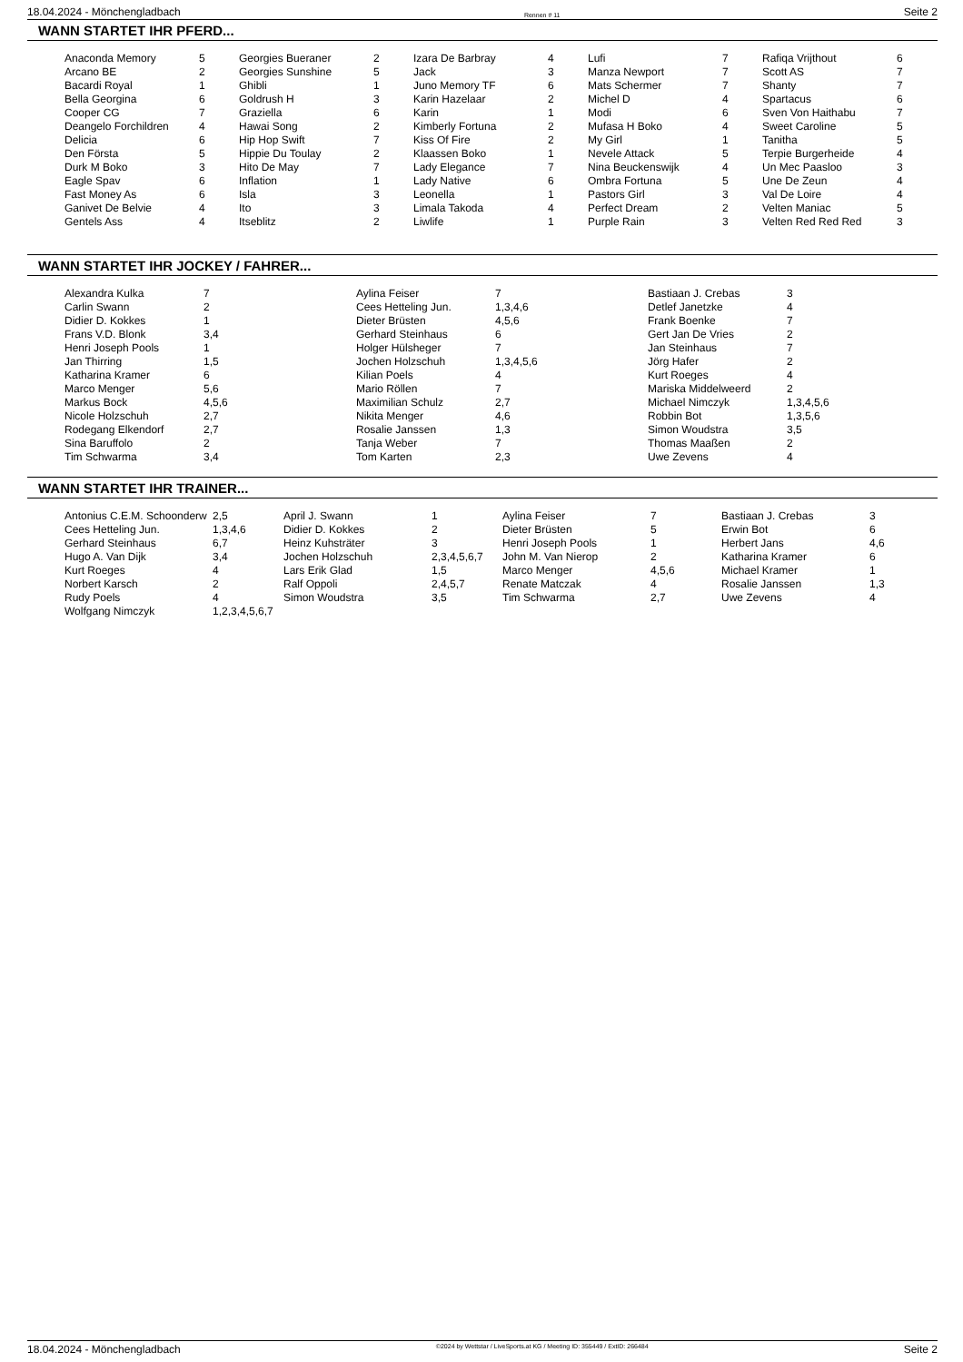18.04.2024 - Mönchengladbach Rennen # 11 Seite 2
WANN STARTET IHR PFERD...
| Anaconda Memory | 5 | Georgies Bueraner | 2 | Izara De Barbray | 4 | Lufi | 7 | Rafiqa Vrijthout | 6 |
| Arcano BE | 2 | Georgies Sunshine | 5 | Jack | 3 | Manza Newport | 7 | Scott AS | 7 |
| Bacardi Royal | 1 | Ghibli | 1 | Juno Memory TF | 6 | Mats Schermer | 7 | Shanty | 7 |
| Bella Georgina | 6 | Goldrush H | 3 | Karin Hazelaar | 2 | Michel D | 4 | Spartacus | 6 |
| Cooper CG | 7 | Graziella | 6 | Karin | 1 | Modi | 6 | Sven Von Haithabu | 7 |
| Deangelo Forchildren | 4 | Hawai Song | 2 | Kimberly Fortuna | 2 | Mufasa H Boko | 4 | Sweet Caroline | 5 |
| Delicia | 6 | Hip Hop Swift | 7 | Kiss Of Fire | 2 | My Girl | 1 | Tanitha | 5 |
| Den Första | 5 | Hippie Du Toulay | 2 | Klaassen Boko | 1 | Nevele Attack | 5 | Terpie Burgerheide | 4 |
| Durk M Boko | 3 | Hito De May | 7 | Lady Elegance | 7 | Nina Beuckenswijk | 4 | Un Mec Paasloo | 3 |
| Eagle Spav | 6 | Inflation | 1 | Lady Native | 6 | Ombra Fortuna | 5 | Une De Zeun | 4 |
| Fast Money As | 6 | Isla | 3 | Leonella | 1 | Pastors Girl | 3 | Val De Loire | 4 |
| Ganivet De Belvie | 4 | Ito | 3 | Limala Takoda | 4 | Perfect Dream | 2 | Velten Maniac | 5 |
| Gentels Ass | 4 | Itseblitz | 2 | Liwlife | 1 | Purple Rain | 3 | Velten Red Red Red | 3 |
WANN STARTET IHR JOCKEY / FAHRER...
| Alexandra Kulka | 7 | Aylina Feiser | 7 | Bastiaan J. Crebas | 3 |
| Carlin Swann | 2 | Cees Hetteling Jun. | 1,3,4,6 | Detlef Janetzke | 4 |
| Didier D. Kokkes | 1 | Dieter Brüsten | 4,5,6 | Frank Boenke | 7 |
| Frans V.D. Blonk | 3,4 | Gerhard Steinhaus | 6 | Gert Jan De Vries | 2 |
| Henri Joseph Pools | 1 | Holger Hülsheger | 7 | Jan Steinhaus | 7 |
| Jan Thirring | 1,5 | Jochen Holzschuh | 1,3,4,5,6 | Jörg Hafer | 2 |
| Katharina Kramer | 6 | Kilian Poels | 4 | Kurt Roeges | 4 |
| Marco Menger | 5,6 | Mario Röllen | 7 | Mariska Middelweerd | 2 |
| Markus Bock | 4,5,6 | Maximilian Schulz | 2,7 | Michael Nimczyk | 1,3,4,5,6 |
| Nicole Holzschuh | 2,7 | Nikita Menger | 4,6 | Robbin Bot | 1,3,5,6 |
| Rodegang Elkendorf | 2,7 | Rosalie Janssen | 1,3 | Simon Woudstra | 3,5 |
| Sina Baruffolo | 2 | Tanja Weber | 7 | Thomas Maaßen | 2 |
| Tim Schwarma | 3,4 | Tom Karten | 2,3 | Uwe Zevens | 4 |
WANN STARTET IHR TRAINER...
| Antonius C.E.M. Schoonderw | 2,5 | April J. Swann | 1 | Aylina Feiser | 7 | Bastiaan J. Crebas | 3 |
| Cees Hetteling Jun. | 1,3,4,6 | Didier D. Kokkes | 2 | Dieter Brüsten | 5 | Erwin Bot | 6 |
| Gerhard Steinhaus | 6,7 | Heinz Kuhsträter | 3 | Henri Joseph Pools | 1 | Herbert Jans | 4,6 |
| Hugo A. Van Dijk | 3,4 | Jochen Holzschuh | 2,3,4,5,6,7 | John M. Van Nierop | 2 | Katharina Kramer | 6 |
| Kurt Roeges | 4 | Lars Erik Glad | 1,5 | Marco Menger | 4,5,6 | Michael Kramer | 1 |
| Norbert Karsch | 2 | Ralf Oppoli | 2,4,5,7 | Renate Matczak | 4 | Rosalie Janssen | 1,3 |
| Rudy Poels | 4 | Simon Woudstra | 3,5 | Tim Schwarma | 2,7 | Uwe Zevens | 4 |
| Wolfgang Nimczyk | 1,2,3,4,5,6,7 | | | | | | |
18.04.2024 - Mönchengladbach ©2024 by Wettstar / LiveSports.at KG / Meeting ID: 355449 / ExtID: 266484 Seite 2